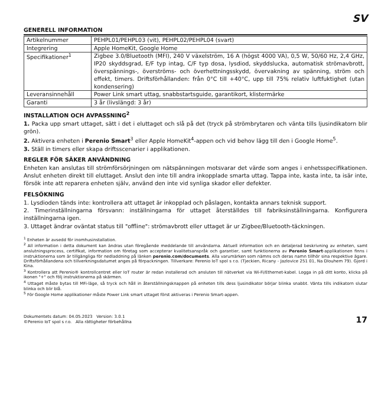SV
GENERELL INFORMATION
| Artikelnummer | PEHPL01/PEHPL03 (vit), PEHPL02/PEHPL04 (svart) |
| Integrering | Apple HomeKit, Google Home |
| Specifikationer<sup>1</sup> | Zigbee 3.0/Bluetooth (MFI), 240 V växelström, 16 A (högst 4000 VA), 0,5 W, 50/60 Hz, 2,4 GHz, IP20 skyddsgrad, E/F typ intag, C/F typ dosa, lysdiod, skyddslucka, automatisk strömavbrott, överspännings-, överströms- och överhettningsskydd, övervakning av spänning, ström och effekt, timers. Driftsförhållanden: från 0°C till +40°C, upp till 75% relativ luftfuktighet (utan kondensering) |
| Leveransinnehåll | Power Link smart uttag, snabbstartsguide, garantikort, klistermärke |
| Garanti | 3 år (livslängd: 3 år) |
INSTALLATION OCH AVPASSNING<sup>2</sup>
1. Packa upp smart uttaget, sätt i det i eluttaget och slå på det (tryck på strömbrytaren och vänta tills ljusindikatorn blir grön).
2. Aktivera enheten i Perenio Smart<sup>3</sup> eller Apple HomeKit<sup>4</sup>-appen och vid behov lägg till den i Google Home<sup>5</sup>.
3. Ställ in timers eller skapa driftsscenarier i applikationen.
REGLER FÖR SÄKER ANVÄNDNING
Enheten kan anslutas till strömförsörjningen om nätspänningen motsvarar det värde som anges i enhetsspecifikationen. Anslut enheten direkt till eluttaget. Anslut den inte till andra inkopplade smarta uttag. Tappa inte, kasta inte, ta isär inte, försök inte att reparera enheten själv, använd den inte vid synliga skador eller defekter.
FELSÖKNING
1. Lysdioden tänds inte: kontrollera att uttaget är inkopplad och påslagen, kontakta annars teknisk support.
2. Timerinställningarna försvann: inställningarna för uttaget återställdes till fabriksinställningarna. Konfigurera inställningarna igen.
3. Uttaget ändrar oväntat status till "offline": strömavbrott eller uttaget är ur Zigbee/Bluetooth-täckningen.
<sup>1</sup> Enheten är avsedd för inomhusinstallation.
<sup>2</sup> All information i detta dokument kan ändras utan föregående meddelande till användarna. Aktuell information och en detaljerad beskrivning av enheten, samt anslutningsprocess, certifikat, information om företag som accepterar kvalitetsanspråk och garantier, samt funktionerna av Perenio Smart-applikationen finns i instruktionerna som är tillgängliga för nedladdning på länken perenio.com/documents. Alla varumärken som nämns och deras namn tillhör sina respektive ägare. Driftsförhållandena och tillverkningsdatumet anges på förpackningen. Tillverkare: Perenio IoT spol s r.o. (Tjeckien, Ricany - Jazlovice 251 01, Na Dlouhem 79). Gjord i Kina.
<sup>3</sup> Kontrollera att Perenio® kontrollcentret eller IoT router är redan installerad och ansluten till nätverket via Wi-Fi/Ethernet-kabel. Logga in på ditt konto, klicka på ikonen "+" och följ instruktionerna på skärmen.
<sup>4</sup> Uttaget måste bytas till MFi-läge, så tryck och håll in återställningsknappen på enheten tills dess ljusindikator börjar blinka snabbt. Vänta tills indikatorn slutar blinka och blir blå.
<sup>5</sup> För Google Home applikationer måste Power Link smart uttaget först aktiveras i Perenio Smart-appen.
Dokumentets datum: 04.05.2023 Version: 3.0.1
©Perenio IoT spol s r.o. Alla rättigheter förbehållna
17